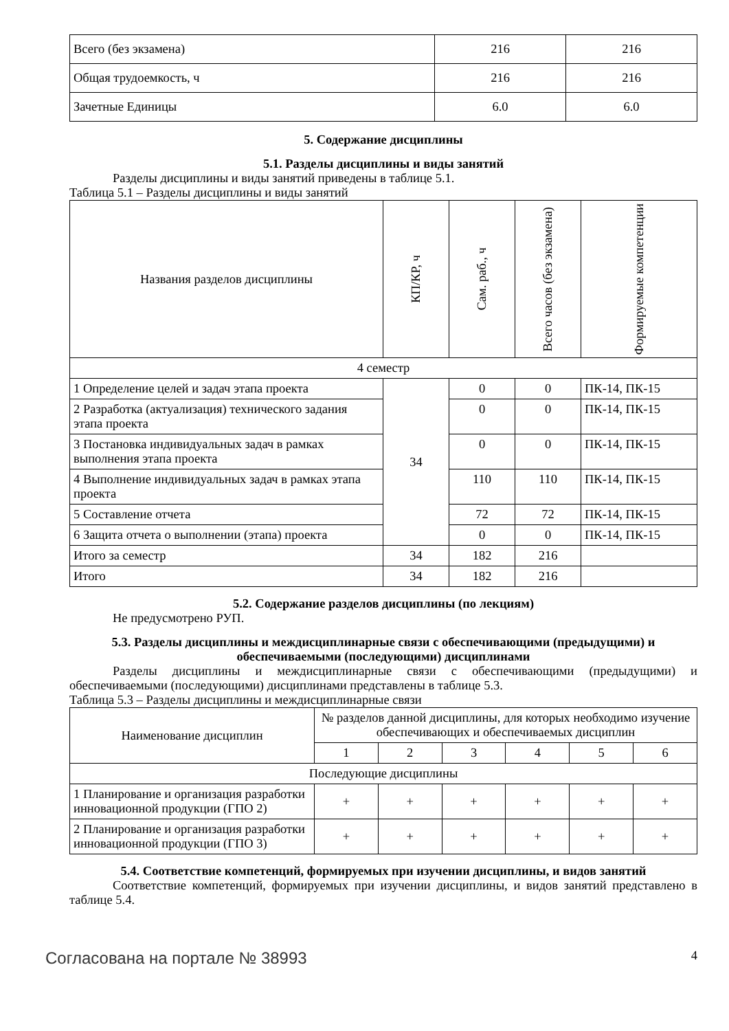| Всего (без экзамена) | 216 | 216 |
| Общая трудоемкость, ч | 216 | 216 |
| Зачетные Единицы | 6.0 | 6.0 |
5. Содержание дисциплины
5.1. Разделы дисциплины и виды занятий
Разделы дисциплины и виды занятий приведены в таблице 5.1.
Таблица 5.1 – Разделы дисциплины и виды занятий
| Названия разделов дисциплины | КП/КР, ч | Сам. раб., ч | Всего часов (без экзамена) | Формируемые компетенции |
| --- | --- | --- | --- | --- |
| 4 семестр | | | | |
| 1 Определение целей и задач этапа проекта | 34 | 0 | 0 | ПК-14, ПК-15 |
| 2 Разработка (актуализация) технического задания этапа проекта | | 0 | 0 | ПК-14, ПК-15 |
| 3 Постановка индивидуальных задач в рамках выполнения этапа проекта | | 0 | 0 | ПК-14, ПК-15 |
| 4 Выполнение индивидуальных задач в рамках этапа проекта | | 110 | 110 | ПК-14, ПК-15 |
| 5 Составление отчета | | 72 | 72 | ПК-14, ПК-15 |
| 6 Защита отчета о выполнении (этапа) проекта | | 0 | 0 | ПК-14, ПК-15 |
| Итого за семестр | 34 | 182 | 216 | |
| Итого | 34 | 182 | 216 | |
5.2. Содержание разделов дисциплины (по лекциям)
Не предусмотрено РУП.
5.3. Разделы дисциплины и междисциплинарные связи с обеспечивающими (предыдущими) и обеспечиваемыми (последующими) дисциплинами
Разделы дисциплины и междисциплинарные связи с обеспечивающими (предыдущими) и обеспечиваемыми (последующими) дисциплинами представлены в таблице 5.3.
Таблица 5.3 – Разделы дисциплины и междисциплинарные связи
| Наименование дисциплин | № разделов данной дисциплины, для которых необходимо изучение обеспечивающих и обеспечиваемых дисциплин | | | | | |
| --- | --- | --- | --- | --- | --- | --- |
| | 1 | 2 | 3 | 4 | 5 | 6 |
| Последующие дисциплины | | | | | | |
| 1 Планирование и организация разработки инновационной продукции (ГПО 2) | + | + | + | + | + | + |
| 2 Планирование и организация разработки инновационной продукции (ГПО 3) | + | + | + | + | + | + |
5.4. Соответствие компетенций, формируемых при изучении дисциплины, и видов занятий
Соответствие компетенций, формируемых при изучении дисциплины, и видов занятий представлено в таблице 5.4.
Согласована на портале № 38993 4